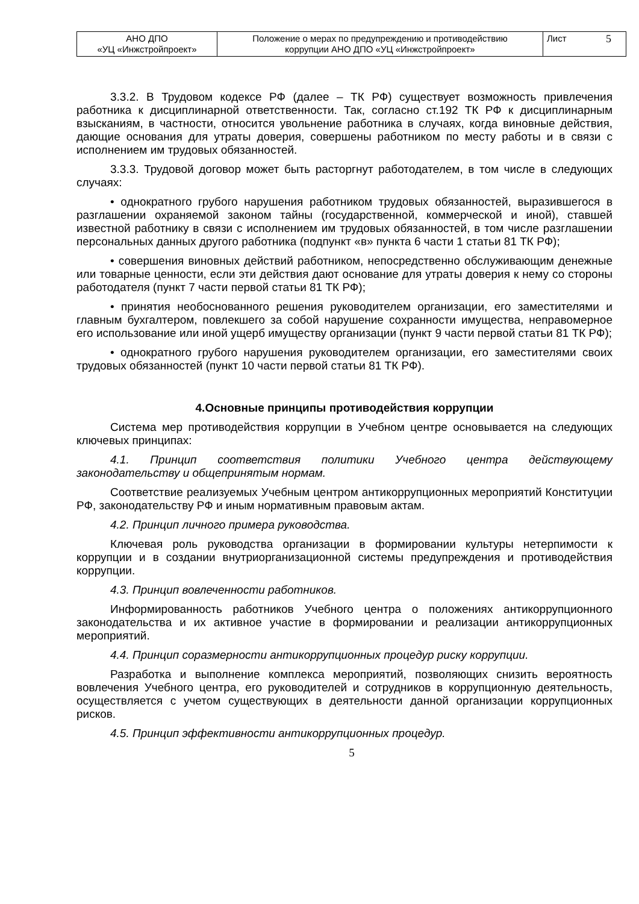| АНО ДПО «УЦ «Инжстройпроект» | Положение о мерах по предупреждению и противодействию коррупции АНО ДПО «УЦ «Инжстройпроект» | Лист 5 |
3.3.2. В Трудовом кодексе РФ (далее – ТК РФ) существует возможность привлечения работника к дисциплинарной ответственности. Так, согласно ст.192 ТК РФ к дисциплинарным взысканиям, в частности, относится увольнение работника в случаях, когда виновные действия, дающие основания для утраты доверия, совершены работником по месту работы и в связи с исполнением им трудовых обязанностей.
3.3.3. Трудовой договор может быть расторгнут работодателем, в том числе в следующих случаях:
• однократного грубого нарушения работником трудовых обязанностей, выразившегося в разглашении охраняемой законом тайны (государственной, коммерческой и иной), ставшей известной работнику в связи с исполнением им трудовых обязанностей, в том числе разглашении персональных данных другого работника (подпункт «в» пункта 6 части 1 статьи 81 ТК РФ);
• совершения виновных действий работником, непосредственно обслуживающим денежные или товарные ценности, если эти действия дают основание для утраты доверия к нему со стороны работодателя (пункт 7 части первой статьи 81 ТК РФ);
• принятия необоснованного решения руководителем организации, его заместителями и главным бухгалтером, повлекшего за собой нарушение сохранности имущества, неправомерное его использование или иной ущерб имуществу организации (пункт 9 части первой статьи 81 ТК РФ);
• однократного грубого нарушения руководителем организации, его заместителями своих трудовых обязанностей (пункт 10 части первой статьи 81 ТК РФ).
4.Основные принципы противодействия коррупции
Система мер противодействия коррупции в Учебном центре основывается на следующих ключевых принципах:
4.1. Принцип соответствия политики Учебного центра действующему законодательству и общепринятым нормам.
Соответствие реализуемых Учебным центром антикоррупционных мероприятий Конституции РФ, законодательству РФ и иным нормативным правовым актам.
4.2. Принцип личного примера руководства.
Ключевая роль руководства организации в формировании культуры нетерпимости к коррупции и в создании внутриорганизационной системы предупреждения и противодействия коррупции.
4.3. Принцип вовлеченности работников.
Информированность работников Учебного центра о положениях антикоррупционного законодательства и их активное участие в формировании и реализации антикоррупционных мероприятий.
4.4. Принцип соразмерности антикоррупционных процедур риску коррупции.
Разработка и выполнение комплекса мероприятий, позволяющих снизить вероятность вовлечения Учебного центра, его руководителей и сотрудников в коррупционную деятельность, осуществляется с учетом существующих в деятельности данной организации коррупционных рисков.
4.5. Принцип эффективности антикоррупционных процедур.
5